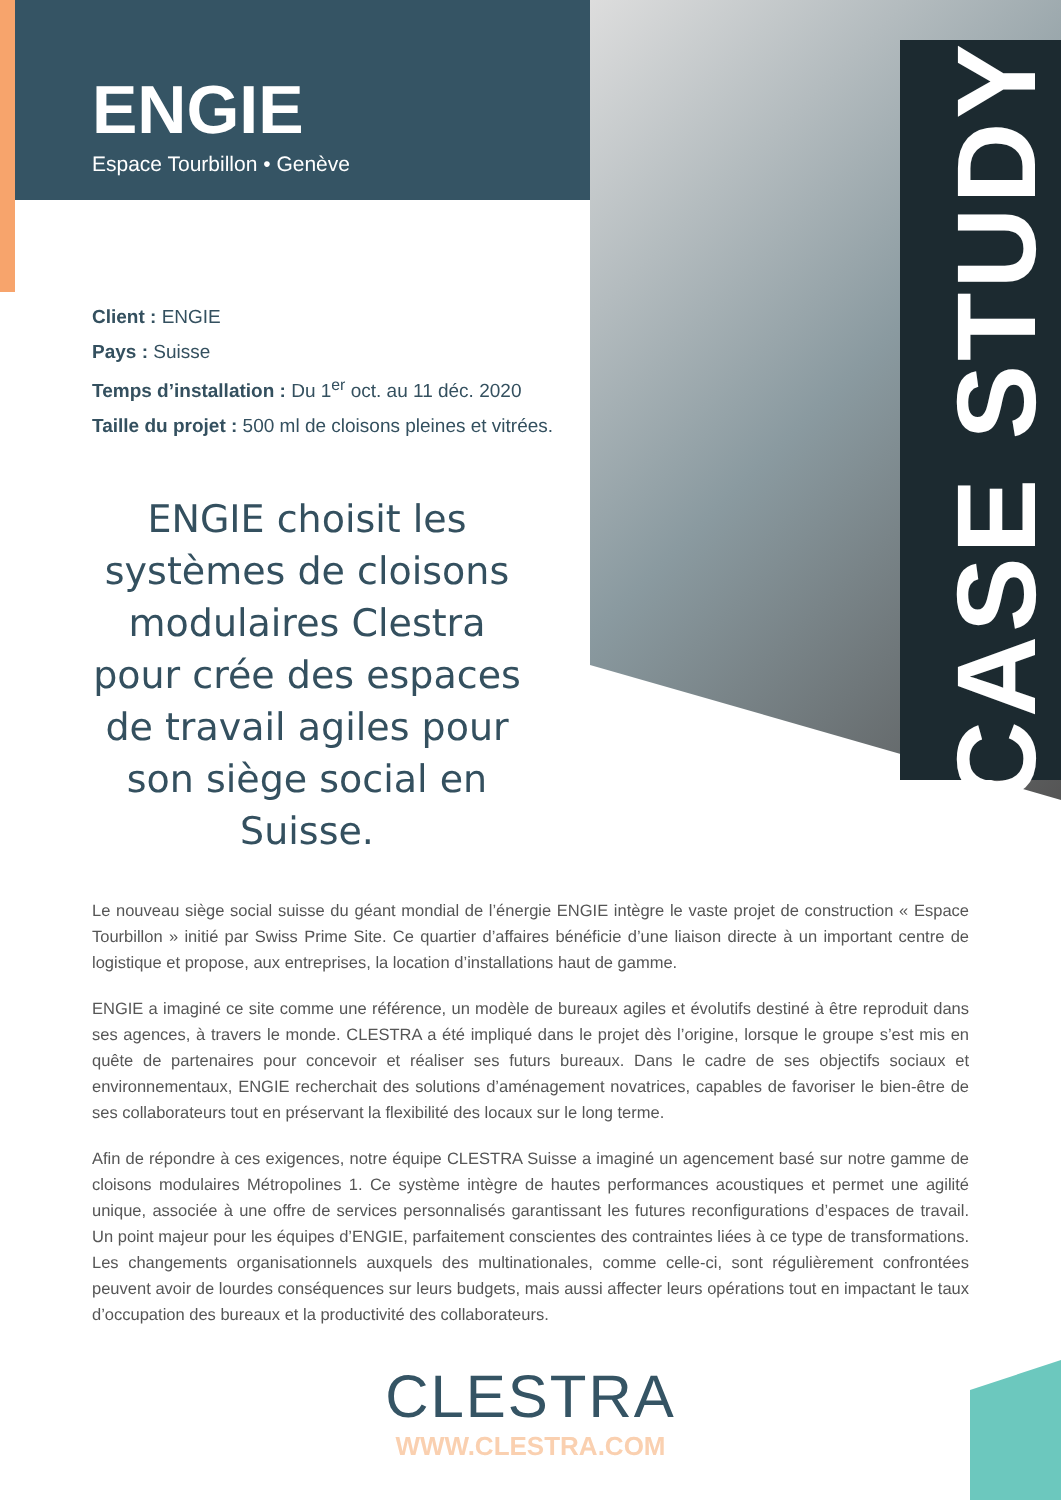CASE STUDY
ENGIE
Espace Tourbillon • Genève
Client : ENGIE
Pays : Suisse
Temps d’installation : Du 1<sup>er</sup> oct. au 11 déc. 2020
Taille du projet : 500 ml de cloisons pleines et vitrées.
ENGIE choisit les systèmes de cloisons modulaires Clestra pour crée des espaces de travail agiles pour son siège social en Suisse.
Le nouveau siège social suisse du géant mondial de l’énergie ENGIE intègre le vaste projet de construction « Espace Tourbillon » initié par Swiss Prime Site. Ce quartier d’affaires bénéficie d’une liaison directe à un important centre de logistique et propose, aux entreprises, la location d’installations haut de gamme.
ENGIE a imaginé ce site comme une référence, un modèle de bureaux agiles et évolutifs destiné à être reproduit dans ses agences, à travers le monde. CLESTRA a été impliqué dans le projet dès l’origine, lorsque le groupe s’est mis en quête de partenaires pour concevoir et réaliser ses futurs bureaux. Dans le cadre de ses objectifs sociaux et environnementaux, ENGIE recherchait des solutions d’aménagement novatrices, capables de favoriser le bien-être de ses collaborateurs tout en préservant la flexibilité des locaux sur le long terme.
Afin de répondre à ces exigences, notre équipe CLESTRA Suisse a imaginé un agencement basé sur notre gamme de cloisons modulaires Métropolines 1. Ce système intègre de hautes performances acoustiques et permet une agilité unique, associée à une offre de services personnalisés garantissant les futures reconfigurations d’espaces de travail. Un point majeur pour les équipes d’ENGIE, parfaitement conscientes des contraintes liées à ce type de transformations. Les changements organisationnels auxquels des multinationales, comme celle-ci, sont régulièrement confrontées peuvent avoir de lourdes conséquences sur leurs budgets, mais aussi affecter leurs opérations tout en impactant le taux d’occupation des bureaux et la productivité des collaborateurs.
CLESTRA
WWW.CLESTRA.COM